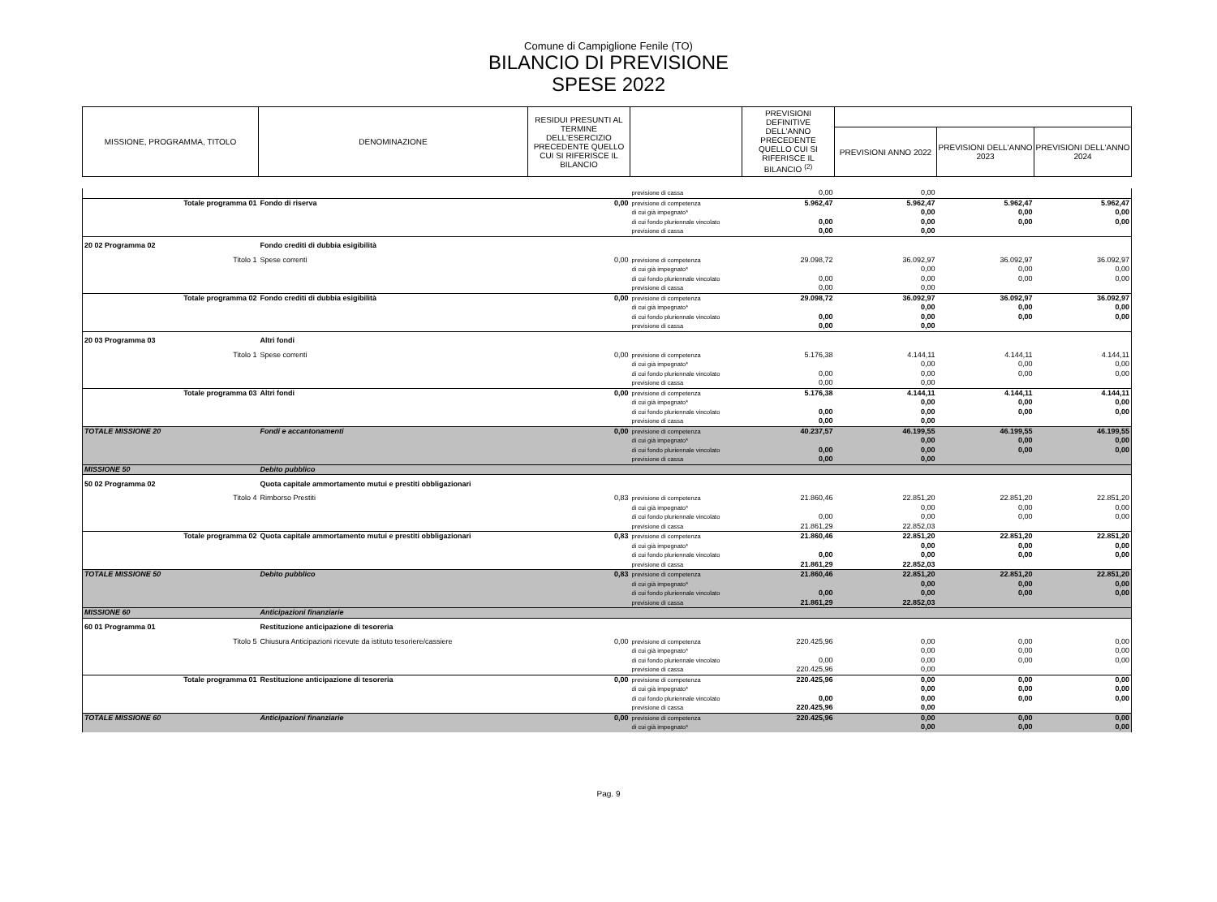Comune di Campiglione Fenile (TO)
BILANCIO DI PREVISIONE
SPESE 2022
| MISSIONE, PROGRAMMA, TITOLO | DENOMINAZIONE | RESIDUI PRESUNTI AL TERMINE DELL'ESERCIZIO PRECEDENTE QUELLO CUI SI RIFERISCE IL BILANCIO | | PREVISIONI DEFINITIVE DELL'ANNO PRECEDENTE QUELLO CUI SI RIFERISCE IL BILANCIO <sup>(2)</sup> | | | |
| --- | --- | --- | --- | --- | --- | --- | --- |
| | | | | | PREVISIONI ANNO 2022 | PREVISIONI DELL'ANNO 2023 | PREVISIONI DELL'ANNO 2024 |
| | | | previsione di cassa | 0,00 | 0,00 | | |
| Totale programma 01 | Fondo di riserva | 0,00 | previsione di competenza | 5.962,47 | 5.962,47 | 5.962,47 | 5.962,47 |
| | | | di cui già impegnato* | | 0,00 | 0,00 | 0,00 |
| | | | di cui fondo pluriennale vincolato | 0,00 | 0,00 | 0,00 | 0,00 |
| | | | previsione di cassa | 0,00 | 0,00 | | |
| 20 02 Programma 02 | Fondo crediti di dubbia esigibilità | | | | | | |
| Titolo 1 | Spese correnti | 0,00 | previsione di competenza | 29.098,72 | 36.092,97 | 36.092,97 | 36.092,97 |
| | | | di cui già impegnato* | | 0,00 | 0,00 | 0,00 |
| | | | di cui fondo pluriennale vincolato | 0,00 | 0,00 | 0,00 | 0,00 |
| | | | previsione di cassa | 0,00 | 0,00 | | |
| Totale programma 02 | Fondo crediti di dubbia esigibilità | 0,00 | previsione di competenza | 29.098,72 | 36.092,97 | 36.092,97 | 36.092,97 |
| | | | di cui già impegnato* | | 0,00 | 0,00 | 0,00 |
| | | | di cui fondo pluriennale vincolato | 0,00 | 0,00 | 0,00 | 0,00 |
| | | | previsione di cassa | 0,00 | 0,00 | | |
| 20 03 Programma 03 | Altri fondi | | | | | | |
| Titolo 1 | Spese correnti | 0,00 | previsione di competenza | 5.176,38 | 4.144,11 | 4.144,11 | 4.144,11 |
| | | | di cui già impegnato* | | 0,00 | 0,00 | 0,00 |
| | | | di cui fondo pluriennale vincolato | 0,00 | 0,00 | 0,00 | 0,00 |
| | | | previsione di cassa | 0,00 | 0,00 | | |
| Totale programma 03 | Altri fondi | 0,00 | previsione di competenza | 5.176,38 | 4.144,11 | 4.144,11 | 4.144,11 |
| | | | di cui già impegnato* | | 0,00 | 0,00 | 0,00 |
| | | | di cui fondo pluriennale vincolato | 0,00 | 0,00 | 0,00 | 0,00 |
| | | | previsione di cassa | 0,00 | 0,00 | | |
| TOTALE MISSIONE 20 | Fondi e accantonamenti | 0,00 | previsione di competenza | 40.237,57 | 46.199,55 | 46.199,55 | 46.199,55 |
| | | | di cui già impegnato* | | 0,00 | 0,00 | 0,00 |
| | | | di cui fondo pluriennale vincolato | 0,00 | 0,00 | 0,00 | 0,00 |
| | | | previsione di cassa | 0,00 | 0,00 | | |
| MISSIONE 50 | Debito pubblico | | | | | | |
| 50 02 Programma 02 | Quota capitale ammortamento mutui e prestiti obbligazionari | | | | | | |
| Titolo 4 | Rimborso Prestiti | 0,83 | previsione di competenza | 21.860,46 | 22.851,20 | 22.851,20 | 22.851,20 |
| | | | di cui già impegnato* | | 0,00 | 0,00 | 0,00 |
| | | | di cui fondo pluriennale vincolato | 0,00 | 0,00 | 0,00 | 0,00 |
| | | | previsione di cassa | 21.861,29 | 22.852,03 | | |
| Totale programma 02 | Quota capitale ammortamento mutui e prestiti obbligazionari | 0,83 | previsione di competenza | 21.860,46 | 22.851,20 | 22.851,20 | 22.851,20 |
| | | | di cui già impegnato* | | 0,00 | 0,00 | 0,00 |
| | | | di cui fondo pluriennale vincolato | 0,00 | 0,00 | 0,00 | 0,00 |
| | | | previsione di cassa | 21.861,29 | 22.852,03 | | |
| TOTALE MISSIONE 50 | Debito pubblico | 0,83 | previsione di competenza | 21.860,46 | 22.851,20 | 22.851,20 | 22.851,20 |
| | | | di cui già impegnato* | | 0,00 | 0,00 | 0,00 |
| | | | di cui fondo pluriennale vincolato | 0,00 | 0,00 | 0,00 | 0,00 |
| | | | previsione di cassa | 21.861,29 | 22.852,03 | | |
| MISSIONE 60 | Anticipazioni finanziarie | | | | | | |
| 60 01 Programma 01 | Restituzione anticipazione di tesoreria | | | | | | |
| Titolo 5 | Chiusura Anticipazioni ricevute da istituto tesoriere/cassiere | 0,00 | previsione di competenza | 220.425,96 | 0,00 | 0,00 | 0,00 |
| | | | di cui già impegnato* | | 0,00 | 0,00 | 0,00 |
| | | | di cui fondo pluriennale vincolato | 0,00 | 0,00 | 0,00 | 0,00 |
| | | | previsione di cassa | 220.425,96 | 0,00 | | |
| Totale programma 01 | Restituzione anticipazione di tesoreria | 0,00 | previsione di competenza | 220.425,96 | 0,00 | 0,00 | 0,00 |
| | | | di cui già impegnato* | | 0,00 | 0,00 | 0,00 |
| | | | di cui fondo pluriennale vincolato | 0,00 | 0,00 | 0,00 | 0,00 |
| | | | previsione di cassa | 220.425,96 | 0,00 | | |
| TOTALE MISSIONE 60 | Anticipazioni finanziarie | 0,00 | previsione di competenza | 220.425,96 | 0,00 | 0,00 | 0,00 |
| | | | di cui già impegnato* | | 0,00 | 0,00 | 0,00 |
Pag. 9